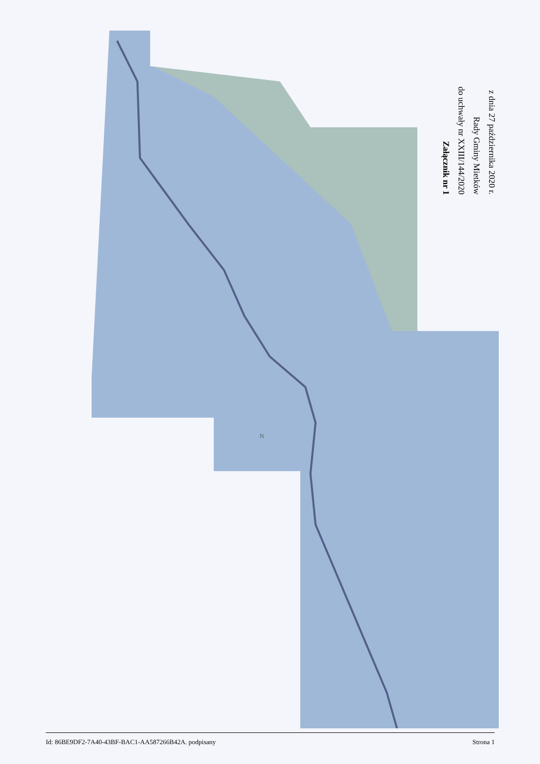N
Załącznik nr 1
do uchwały nr XXIII/144/2020
Rady Gminy Mietków
z dnia 27 października 2020 r.
Id: 86BE9DF2-7A40-43BF-BAC1-AA587266B42A. podpisany Strona 1